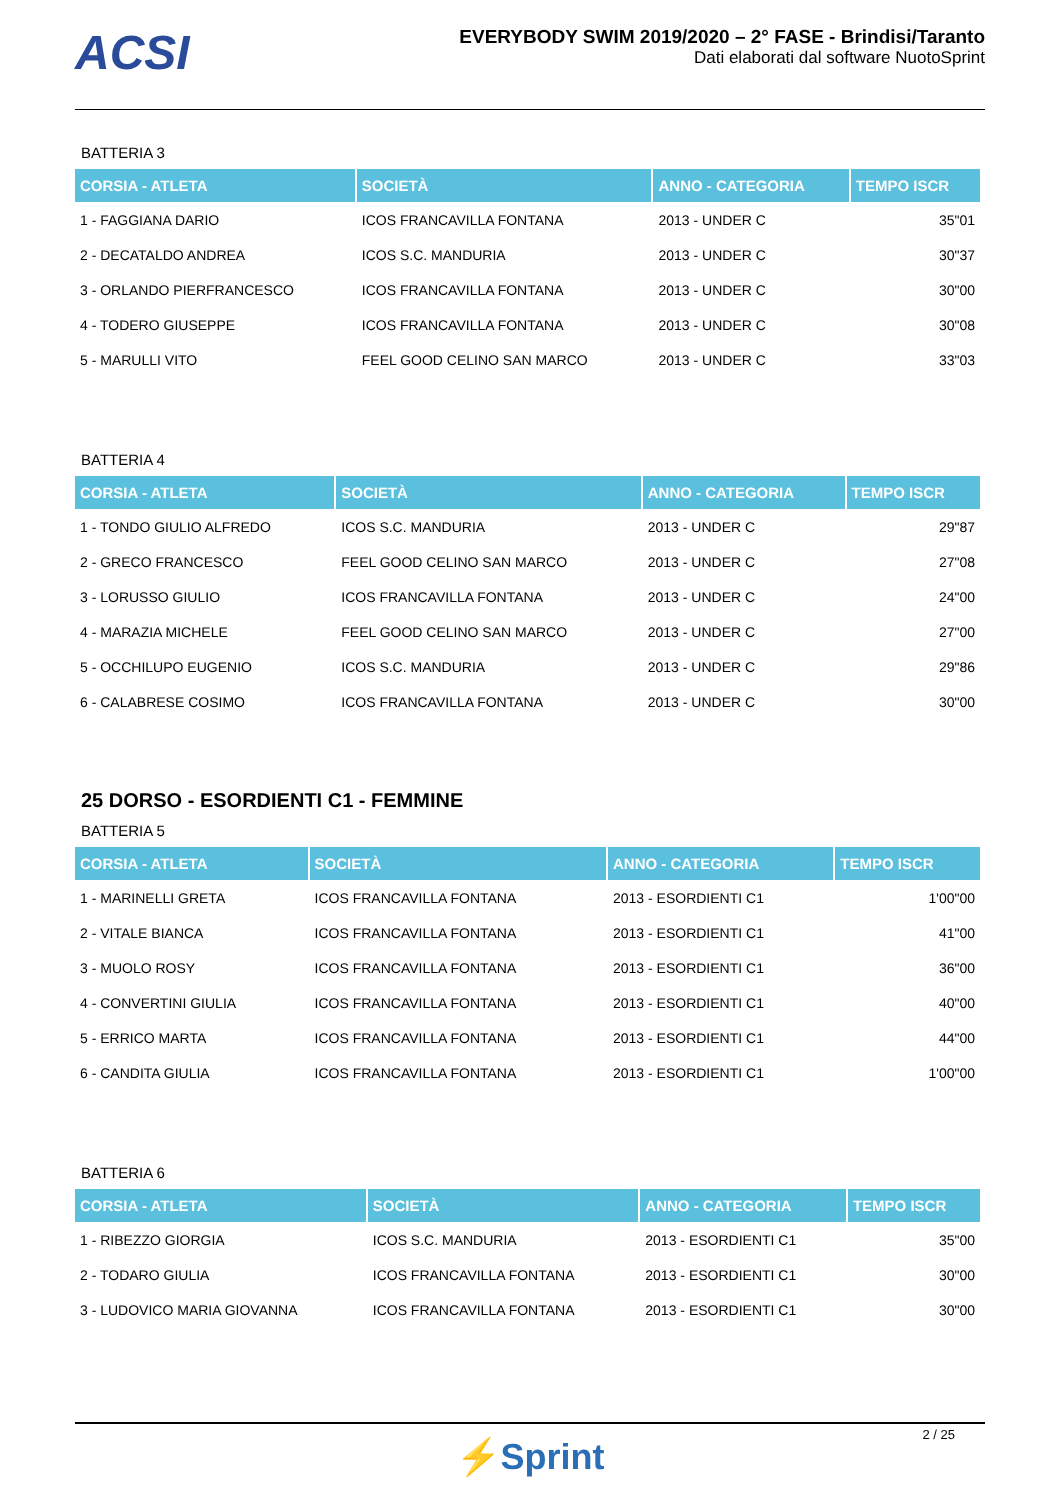ACSI
EVERYBODY SWIM 2019/2020 – 2° FASE - Brindisi/Taranto
Dati elaborati dal software NuotoSprint
BATTERIA 3
| CORSIA - ATLETA | SOCIETÀ | ANNO - CATEGORIA | TEMPO ISCR |
| --- | --- | --- | --- |
| 1 - FAGGIANA DARIO | ICOS FRANCAVILLA FONTANA | 2013 - UNDER C | 35"01 |
| 2 - DECATALDO ANDREA | ICOS S.C. MANDURIA | 2013 - UNDER C | 30"37 |
| 3 - ORLANDO PIERFRANCESCO | ICOS FRANCAVILLA FONTANA | 2013 - UNDER C | 30"00 |
| 4 - TODERO GIUSEPPE | ICOS FRANCAVILLA FONTANA | 2013 - UNDER C | 30"08 |
| 5 - MARULLI VITO | FEEL GOOD CELINO SAN MARCO | 2013 - UNDER C | 33"03 |
BATTERIA 4
| CORSIA - ATLETA | SOCIETÀ | ANNO - CATEGORIA | TEMPO ISCR |
| --- | --- | --- | --- |
| 1 - TONDO GIULIO ALFREDO | ICOS S.C. MANDURIA | 2013 - UNDER C | 29"87 |
| 2 - GRECO FRANCESCO | FEEL GOOD CELINO SAN MARCO | 2013 - UNDER C | 27"08 |
| 3 - LORUSSO GIULIO | ICOS FRANCAVILLA FONTANA | 2013 - UNDER C | 24"00 |
| 4 - MARAZIA MICHELE | FEEL GOOD CELINO SAN MARCO | 2013 - UNDER C | 27"00 |
| 5 - OCCHILUPO EUGENIO | ICOS S.C. MANDURIA | 2013 - UNDER C | 29"86 |
| 6 - CALABRESE COSIMO | ICOS FRANCAVILLA FONTANA | 2013 - UNDER C | 30"00 |
25 DORSO - ESORDIENTI C1 - FEMMINE
BATTERIA 5
| CORSIA - ATLETA | SOCIETÀ | ANNO - CATEGORIA | TEMPO ISCR |
| --- | --- | --- | --- |
| 1 - MARINELLI GRETA | ICOS FRANCAVILLA FONTANA | 2013 - ESORDIENTI C1 | 1'00"00 |
| 2 - VITALE BIANCA | ICOS FRANCAVILLA FONTANA | 2013 - ESORDIENTI C1 | 41"00 |
| 3 - MUOLO ROSY | ICOS FRANCAVILLA FONTANA | 2013 - ESORDIENTI C1 | 36"00 |
| 4 - CONVERTINI GIULIA | ICOS FRANCAVILLA FONTANA | 2013 - ESORDIENTI C1 | 40"00 |
| 5 - ERRICO MARTA | ICOS FRANCAVILLA FONTANA | 2013 - ESORDIENTI C1 | 44"00 |
| 6 - CANDITA GIULIA | ICOS FRANCAVILLA FONTANA | 2013 - ESORDIENTI C1 | 1'00"00 |
BATTERIA 6
| CORSIA - ATLETA | SOCIETÀ | ANNO - CATEGORIA | TEMPO ISCR |
| --- | --- | --- | --- |
| 1 - RIBEZZO GIORGIA | ICOS S.C. MANDURIA | 2013 - ESORDIENTI C1 | 35"00 |
| 2 - TODARO GIULIA | ICOS FRANCAVILLA FONTANA | 2013 - ESORDIENTI C1 | 30"00 |
| 3 - LUDOVICO MARIA GIOVANNA | ICOS FRANCAVILLA FONTANA | 2013 - ESORDIENTI C1 | 30"00 |
2 / 25
⚡Sprint